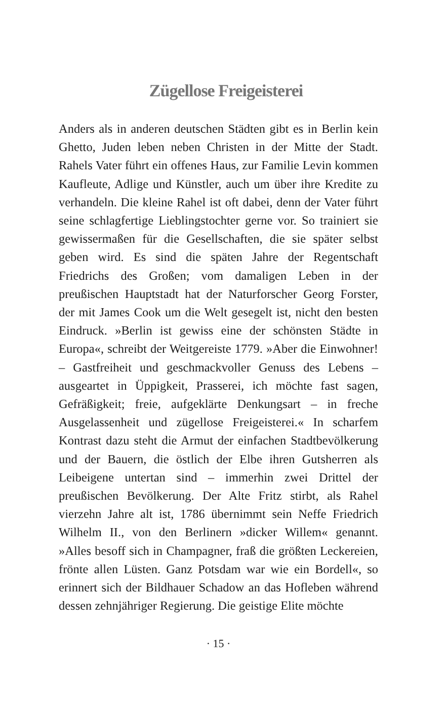Zügellose Freigeisterei
Anders als in anderen deutschen Städten gibt es in Berlin kein Ghetto, Juden leben neben Christen in der Mitte der Stadt. Rahels Vater führt ein offenes Haus, zur Familie Levin kommen Kaufleute, Adlige und Künstler, auch um über ihre Kredite zu verhandeln. Die kleine Rahel ist oft dabei, denn der Vater führt seine schlagfertige Lieblingstochter gerne vor. So trainiert sie gewissermaßen für die Gesellschaften, die sie später selbst geben wird. Es sind die späten Jahre der Regentschaft Friedrichs des Großen; vom damaligen Leben in der preußischen Hauptstadt hat der Naturforscher Georg Forster, der mit James Cook um die Welt gesegelt ist, nicht den besten Eindruck. »Berlin ist gewiss eine der schönsten Städte in Europa«, schreibt der Weitgereiste 1779. »Aber die Einwohner! – Gastfreiheit und geschmackvoller Genuss des Lebens – ausgeartet in Üppigkeit, Prasserei, ich möchte fast sagen, Gefräßigkeit; freie, aufgeklärte Denkungsart – in freche Ausgelassenheit und zügellose Freigeisterei.« In scharfem Kontrast dazu steht die Armut der einfachen Stadtbevölkerung und der Bauern, die östlich der Elbe ihren Gutsherren als Leibeigene untertan sind – immerhin zwei Drittel der preußischen Bevölkerung. Der Alte Fritz stirbt, als Rahel vierzehn Jahre alt ist, 1786 übernimmt sein Neffe Friedrich Wilhelm II., von den Berlinern »dicker Willem« genannt. »Alles besoff sich in Champagner, fraß die größten Leckereien, frönte allen Lüsten. Ganz Potsdam war wie ein Bordell«, so erinnert sich der Bildhauer Schadow an das Hofleben während dessen zehnjähriger Regierung. Die geistige Elite möchte
· 15 ·